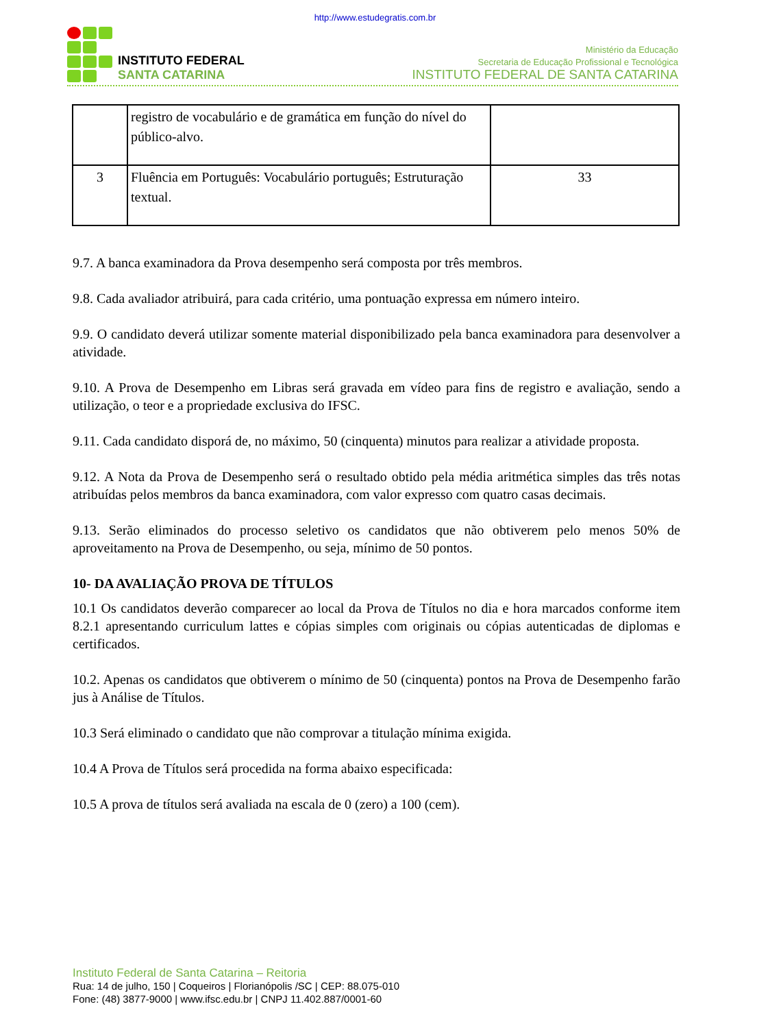http://www.estudegratis.com.br
INSTITUTO FEDERAL
SANTA CATARINA
Ministério da Educação
Secretaria de Educação Profissional e Tecnológica
INSTITUTO FEDERAL DE SANTA CATARINA
| | registro de vocabulário e de gramática em função do nível do público-alvo. | |
| 3 | Fluência em Português: Vocabulário português; Estruturação textual. | 33 |
9.7. A banca examinadora da Prova desempenho será composta por três membros.
9.8. Cada avaliador atribuirá, para cada critério, uma pontuação expressa em número inteiro.
9.9. O candidato deverá utilizar somente material disponibilizado pela banca examinadora para desenvolver a atividade.
9.10. A Prova de Desempenho em Libras será gravada em vídeo para fins de registro e avaliação, sendo a utilização, o teor e a propriedade exclusiva do IFSC.
9.11. Cada candidato disporá de, no máximo, 50 (cinquenta) minutos para realizar a atividade proposta.
9.12. A Nota da Prova de Desempenho será o resultado obtido pela média aritmética simples das três notas atribuídas pelos membros da banca examinadora, com valor expresso com quatro casas decimais.
9.13. Serão eliminados do processo seletivo os candidatos que não obtiverem pelo menos 50% de aproveitamento na Prova de Desempenho, ou seja, mínimo de 50 pontos.
10- DA AVALIAÇÃO PROVA DE TÍTULOS
10.1 Os candidatos deverão comparecer ao local da Prova de Títulos no dia e hora marcados conforme item 8.2.1 apresentando curriculum lattes e cópias simples com originais ou cópias autenticadas de diplomas e certificados.
10.2. Apenas os candidatos que obtiverem o mínimo de 50 (cinquenta) pontos na Prova de Desempenho farão jus à Análise de Títulos.
10.3 Será eliminado o candidato que não comprovar a titulação mínima exigida.
10.4 A Prova de Títulos será procedida na forma abaixo especificada:
10.5 A prova de títulos será avaliada na escala de 0 (zero) a 100 (cem).
Instituto Federal de Santa Catarina – Reitoria
Rua: 14 de julho, 150 | Coqueiros | Florianópolis /SC | CEP: 88.075-010
Fone: (48) 3877-9000 | www.ifsc.edu.br | CNPJ 11.402.887/0001-60